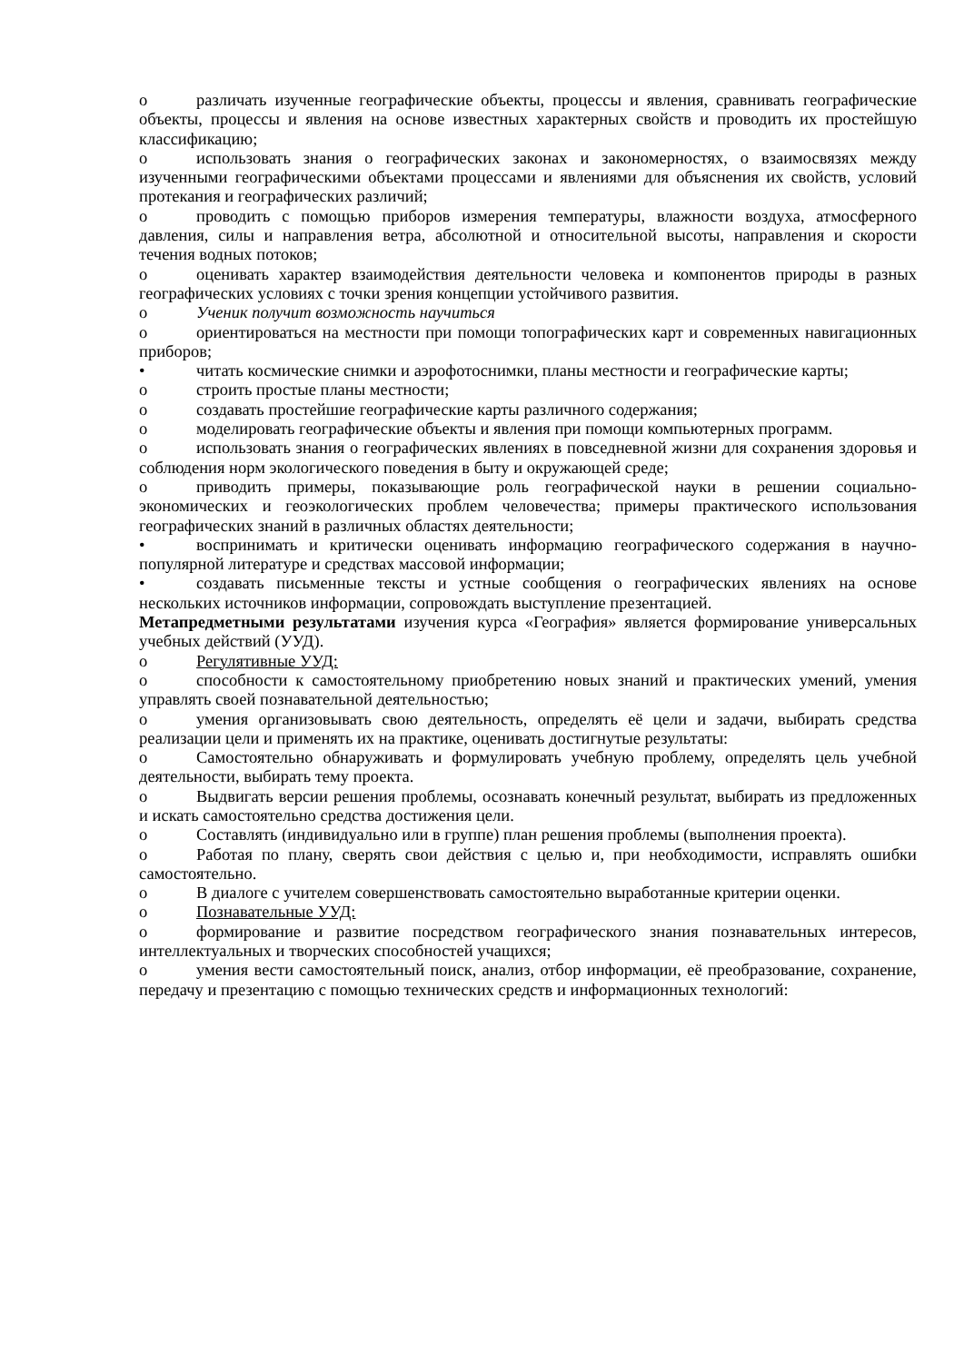o различать изученные географические объекты, процессы и явления, сравнивать географические объекты, процессы и явления на основе известных характерных свойств и проводить их простейшую классификацию;
o использовать знания о географических законах и закономерностях, о взаимосвязях между изученными географическими объектами процессами и явлениями для объяснения их свойств, условий протекания и географических различий;
o проводить с помощью приборов измерения температуры, влажности воздуха, атмосферного давления, силы и направления ветра, абсолютной и относительной высоты, направления и скорости течения водных потоков;
o оценивать характер взаимодействия деятельности человека и компонентов природы в разных географических условиях с точки зрения концепции устойчивого развития.
o Ученик получит возможность научиться
o ориентироваться на местности при помощи топографических карт и современных навигационных приборов;
• читать космические снимки и аэрофотоснимки, планы местности и географические карты;
o строить простые планы местности;
o создавать простейшие географические карты различного содержания;
o моделировать географические объекты и явления при помощи компьютерных программ.
o использовать знания о географических явлениях в повседневной жизни для сохранения здоровья и соблюдения норм экологического поведения в быту и окружающей среде;
o приводить примеры, показывающие роль географической науки в решении социально-экономических и геоэкологических проблем человечества; примеры практического использования географических знаний в различных областях деятельности;
• воспринимать и критически оценивать информацию географического содержания в научно-популярной литературе и средствах массовой информации;
• создавать письменные тексты и устные сообщения о географических явлениях на основе нескольких источников информации, сопровождать выступление презентацией.
Метапредметными результатами изучения курса «География» является формирование универсальных учебных действий (УУД).
o Регулятивные УУД:
o способности к самостоятельному приобретению новых знаний и практических умений, умения управлять своей познавательной деятельностью;
o умения организовывать свою деятельность, определять её цели и задачи, выбирать средства реализации цели и применять их на практике, оценивать достигнутые результаты:
o Самостоятельно обнаруживать и формулировать учебную проблему, определять цель учебной деятельности, выбирать тему проекта.
o Выдвигать версии решения проблемы, осознавать конечный результат, выбирать из предложенных и искать самостоятельно средства достижения цели.
o Составлять (индивидуально или в группе) план решения проблемы (выполнения проекта).
o Работая по плану, сверять свои действия с целью и, при необходимости, исправлять ошибки самостоятельно.
o В диалоге с учителем совершенствовать самостоятельно выработанные критерии оценки.
o Познавательные УУД:
o формирование и развитие посредством географического знания познавательных интересов, интеллектуальных и творческих способностей учащихся;
o умения вести самостоятельный поиск, анализ, отбор информации, её преобразование, сохранение, передачу и презентацию с помощью технических средств и информационных технологий: